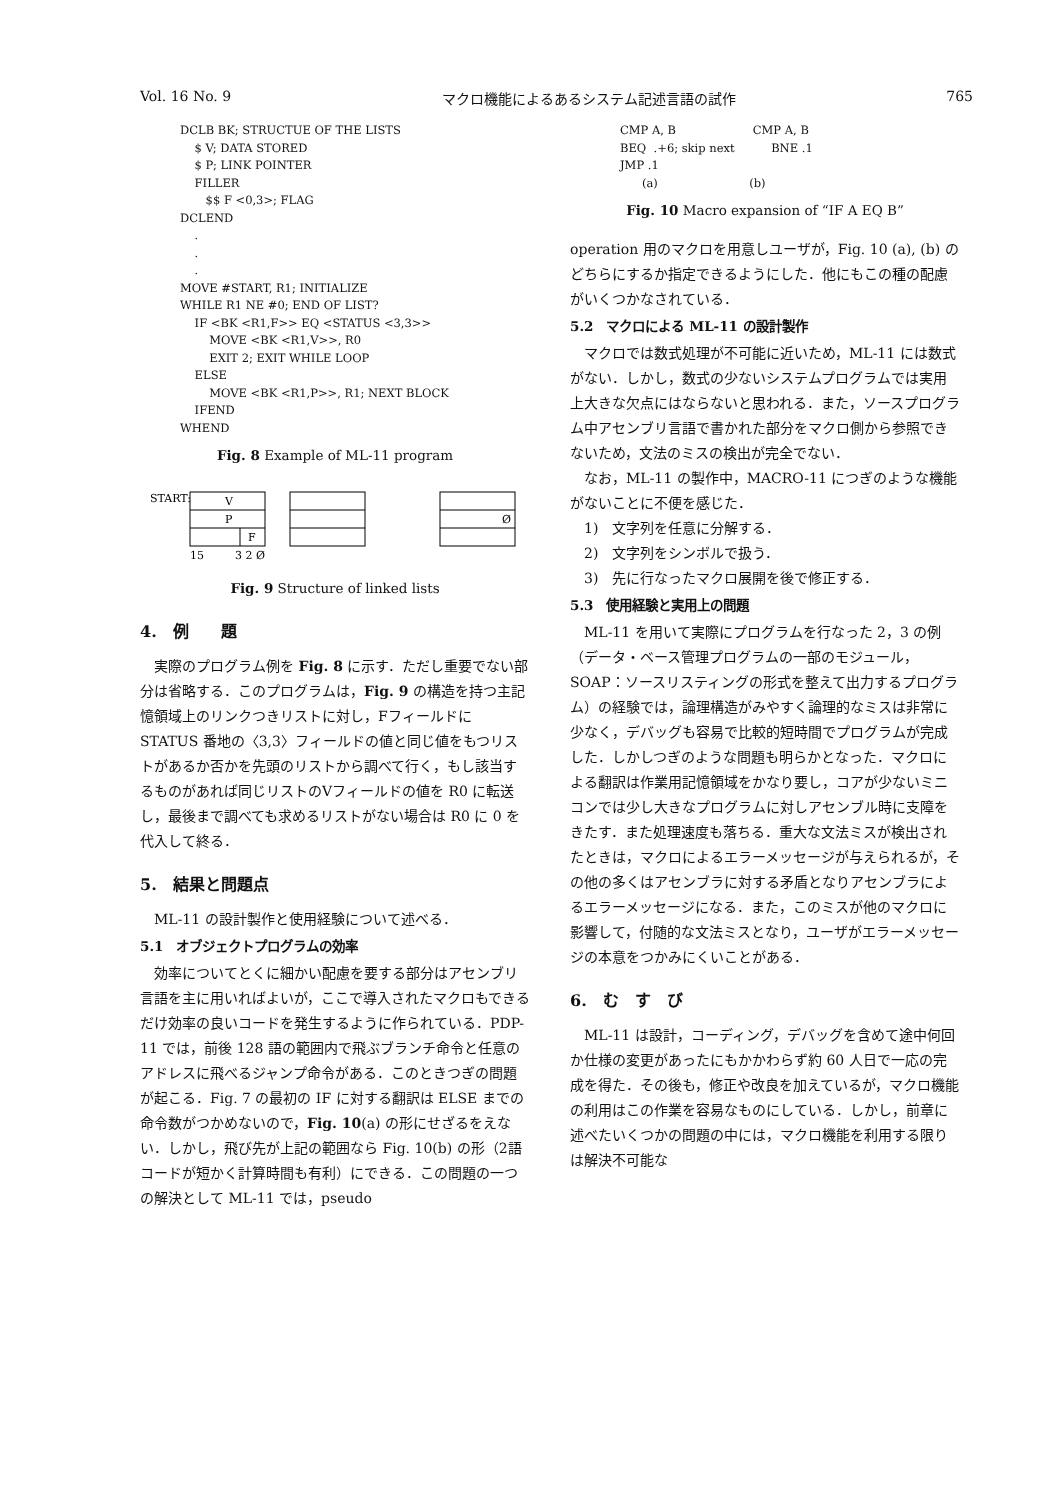Vol. 16 No. 9 マクロ機能によるあるシステム記述言語の試作 765
DCLB BK; STRUCTUE OF THE LISTS
    $ V; DATA STORED
    $ P; LINK POINTER
    FILLER
       $$ F <0,3>; FLAG
DCLEND
    .
    .
    .
MOVE #START, R1; INITIALIZE
WHILE R1 NE #0; END OF LIST?
    IF <BK <R1,F>> EQ <STATUS <3,3>>
        MOVE <BK <R1,V>>, R0
        EXIT 2; EXIT WHILE LOOP
    ELSE
        MOVE <BK <R1,P>>, R1; NEXT BLOCK
    IFEND
WHEND
Fig. 8 Example of ML-11 program
START:
V
P
F
Ø
15
3 2 Ø
Fig. 9 Structure of linked lists
4.　例　　題
実際のプログラム例を Fig. 8 に示す．ただし重要でない部分は省略する．このプログラムは，Fig. 9 の構造を持つ主記憶領域上のリンクつきリストに対し，Fフィールドに STATUS 番地の〈3,3〉フィールドの値と同じ値をもつリストがあるか否かを先頭のリストから調べて行く，もし該当するものがあれば同じリストのVフィールドの値を R0 に転送し，最後まで調べても求めるリストがない場合は R0 に 0 を代入して終る．
5.　結果と問題点
ML-11 の設計製作と使用経験について述べる．
5.1　オブジェクトプログラムの効率
効率についてとくに細かい配慮を要する部分はアセンブリ言語を主に用いればよいが，ここで導入されたマクロもできるだけ効率の良いコードを発生するように作られている．PDP-11 では，前後 128 語の範囲内で飛ぶブランチ命令と任意のアドレスに飛べるジャンプ命令がある．このときつぎの問題が起こる．Fig. 7 の最初の IF に対する翻訳は ELSE までの命令数がつかめないので，Fig. 10(a) の形にせざるをえない．しかし，飛び先が上記の範囲なら Fig. 10(b) の形（2語コードが短かく計算時間も有利）にできる．この問題の一つの解決として ML-11 では，pseudo
CMP A, B                     CMP A, B
BEQ  .+6; skip next          BNE .1
JMP .1
      (a)                         (b)
Fig. 10 Macro expansion of “IF A EQ B”
operation 用のマクロを用意しユーザが，Fig. 10 (a), (b) のどちらにするか指定できるようにした．他にもこの種の配慮がいくつかなされている．
5.2　マクロによる ML-11 の設計製作
マクロでは数式処理が不可能に近いため，ML-11 には数式がない．しかし，数式の少ないシステムプログラムでは実用上大きな欠点にはならないと思われる．また，ソースプログラム中アセンブリ言語で書かれた部分をマクロ側から参照できないため，文法のミスの検出が完全でない．
なお，ML-11 の製作中，MACRO-11 につぎのような機能がないことに不便を感じた．
1)　文字列を任意に分解する．
2)　文字列をシンボルで扱う．
3)　先に行なったマクロ展開を後で修正する．
5.3　使用経験と実用上の問題
ML-11 を用いて実際にプログラムを行なった 2，3 の例（データ・ベース管理プログラムの一部のモジュール，SOAP：ソースリスティングの形式を整えて出力するプログラム）の経験では，論理構造がみやすく論理的なミスは非常に少なく，デバッグも容易で比較的短時間でプログラムが完成した．しかしつぎのような問題も明らかとなった．マクロによる翻訳は作業用記憶領域をかなり要し，コアが少ないミニコンでは少し大きなプログラムに対しアセンブル時に支障をきたす．また処理速度も落ちる．重大な文法ミスが検出されたときは，マクロによるエラーメッセージが与えられるが，その他の多くはアセンブラに対する矛盾となりアセンブラによるエラーメッセージになる．また，このミスが他のマクロに影響して，付随的な文法ミスとなり，ユーザがエラーメッセージの本意をつかみにくいことがある．
6.　む　す　び
ML-11 は設計，コーディング，デバッグを含めて途中何回か仕様の変更があったにもかかわらず約 60 人日で一応の完成を得た．その後も，修正や改良を加えているが，マクロ機能の利用はこの作業を容易なものにしている．しかし，前章に述べたいくつかの問題の中には，マクロ機能を利用する限りは解決不可能な